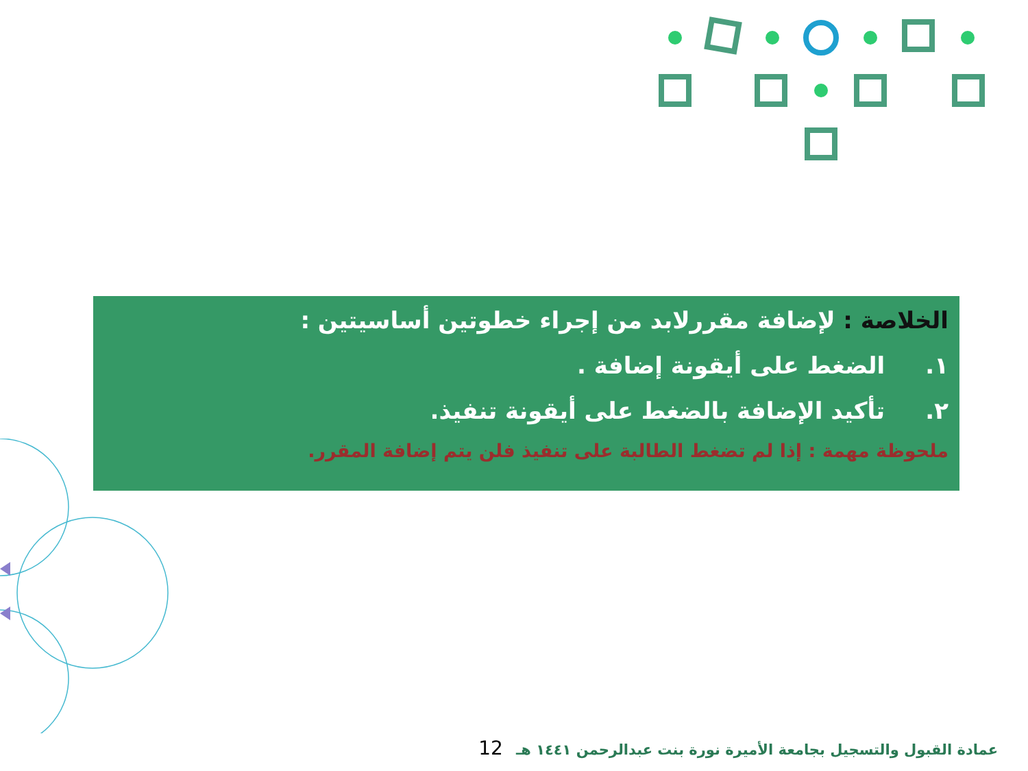الخلاصة : لإضافة مقررلابد من إجراء خطوتين أساسيتين :
١. الضغط على أيقونة إضافة .
٢. تأكيد الإضافة بالضغط على أيقونة تنفيذ.
ملحوظة مهمة : إذا لم تضغط الطالبة على تنفيذ فلن يتم إضافة المقرر.
عمادة القبول والتسجيل بجامعة الأميرة نورة بنت عبدالرحمن ١٤٤١ هـ 12